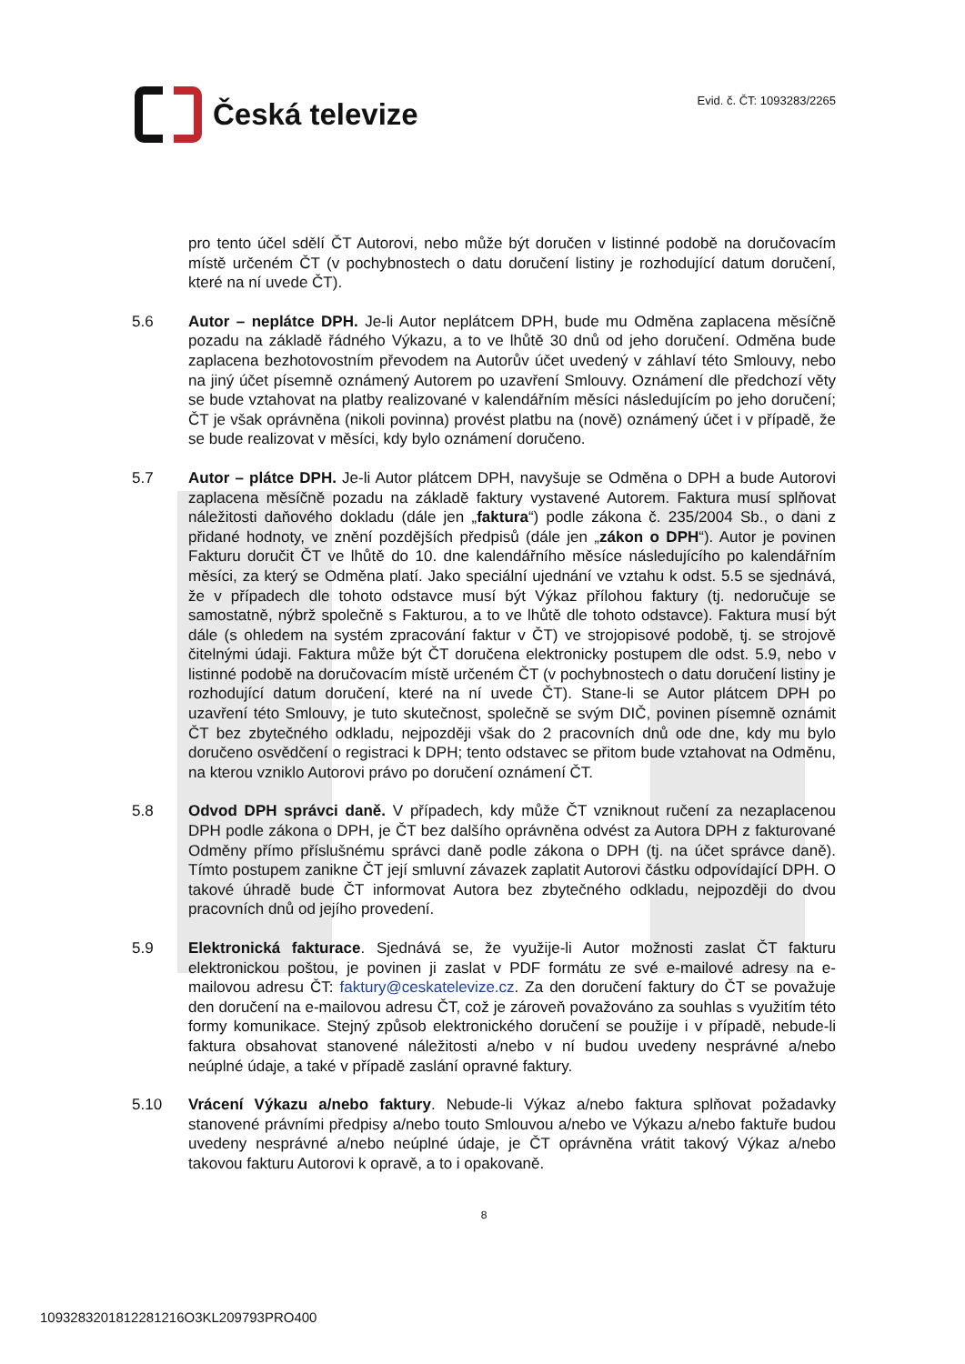Česká televize
Evid. č. ČT: 1093283/2265
pro tento účel sdělí ČT Autorovi, nebo může být doručen v listinné podobě na doručovacím místě určeném ČT (v pochybnostech o datu doručení listiny je rozhodující datum doručení, které na ní uvede ČT).
5.6 Autor – neplátce DPH. Je-li Autor neplátcem DPH, bude mu Odměna zaplacena měsíčně pozadu na základě řádného Výkazu, a to ve lhůtě 30 dnů od jeho doručení. Odměna bude zaplacena bezhotovostním převodem na Autorův účet uvedený v záhlaví této Smlouvy, nebo na jiný účet písemně oznámený Autorem po uzavření Smlouvy. Oznámení dle předchozí věty se bude vztahovat na platby realizované v kalendářním měsíci následujícím po jeho doručení; ČT je však oprávněna (nikoli povinna) provést platbu na (nově) oznámený účet i v případě, že se bude realizovat v měsíci, kdy bylo oznámení doručeno.
5.7 Autor – plátce DPH. Je-li Autor plátcem DPH, navyšuje se Odměna o DPH a bude Autorovi zaplacena měsíčně pozadu na základě faktury vystavené Autorem. Faktura musí splňovat náležitosti daňového dokladu (dále jen „faktura“) podle zákona č. 235/2004 Sb., o dani z přidané hodnoty, ve znění pozdějších předpisů (dále jen „zákon o DPH“). Autor je povinen Fakturu doručit ČT ve lhůtě do 10. dne kalendářního měsíce následujícího po kalendářním měsíci, za který se Odměna platí. Jako speciální ujednání ve vztahu k odst. 5.5 se sjednává, že v případech dle tohoto odstavce musí být Výkaz přílohou faktury (tj. nedoručuje se samostatně, nýbrž společně s Fakturou, a to ve lhůtě dle tohoto odstavce). Faktura musí být dále (s ohledem na systém zpracování faktur v ČT) ve strojopisové podobě, tj. se strojově čitelnými údaji. Faktura může být ČT doručena elektronicky postupem dle odst. 5.9, nebo v listinné podobě na doručovacím místě určeném ČT (v pochybnostech o datu doručení listiny je rozhodující datum doručení, které na ní uvede ČT). Stane-li se Autor plátcem DPH po uzavření této Smlouvy, je tuto skutečnost, společně se svým DIČ, povinen písemně oznámit ČT bez zbytečného odkladu, nejpozději však do 2 pracovních dnů ode dne, kdy mu bylo doručeno osvědčení o registraci k DPH; tento odstavec se přitom bude vztahovat na Odměnu, na kterou vzniklo Autorovi právo po doručení oznámení ČT.
5.8 Odvod DPH správci daně. V případech, kdy může ČT vzniknout ručení za nezaplacenou DPH podle zákona o DPH, je ČT bez dalšího oprávněna odvést za Autora DPH z fakturované Odměny přímo příslušnému správci daně podle zákona o DPH (tj. na účet správce daně). Tímto postupem zanikne ČT její smluvní závazek zaplatit Autorovi částku odpovídající DPH. O takové úhradě bude ČT informovat Autora bez zbytečného odkladu, nejpozději do dvou pracovních dnů od jejího provedení.
5.9 Elektronická fakturace. Sjednává se, že využije-li Autor možnosti zaslat ČT fakturu elektronickou poštou, je povinen ji zaslat v PDF formátu ze své e-mailové adresy na e-mailovou adresu ČT: faktury@ceskatelevize.cz. Za den doručení faktury do ČT se považuje den doručení na e-mailovou adresu ČT, což je zároveň považováno za souhlas s využitím této formy komunikace. Stejný způsob elektronického doručení se použije i v případě, nebude-li faktura obsahovat stanovené náležitosti a/nebo v ní budou uvedeny nesprávné a/nebo neúplné údaje, a také v případě zaslání opravné faktury.
5.10 Vrácení Výkazu a/nebo faktury. Nebude-li Výkaz a/nebo faktura splňovat požadavky stanovené právními předpisy a/nebo touto Smlouvou a/nebo ve Výkazu a/nebo faktuře budou uvedeny nesprávné a/nebo neúplné údaje, je ČT oprávněna vrátit takový Výkaz a/nebo takovou fakturu Autorovi k opravě, a to i opakovaně.
8
1093283201812281216O3KL209793PRO400